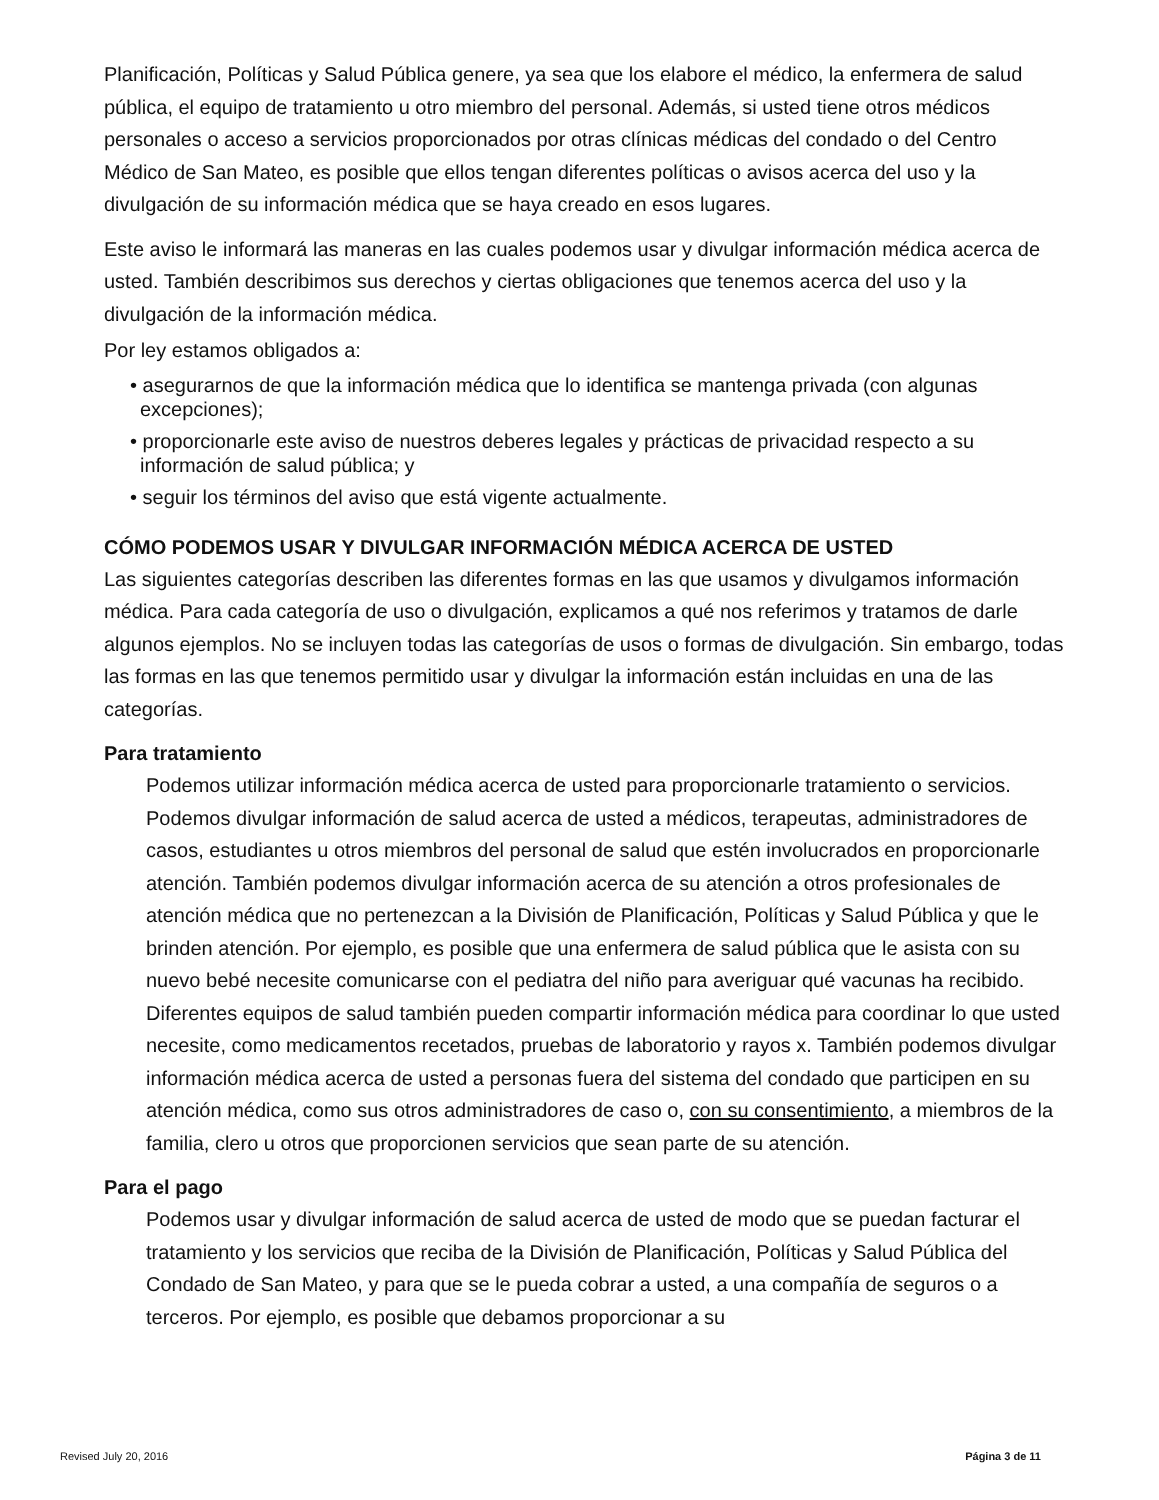Planificación, Políticas y Salud Pública genere, ya sea que los elabore el médico, la enfermera de salud pública, el equipo de tratamiento u otro miembro del personal. Además, si usted tiene otros médicos personales o acceso a servicios proporcionados por otras clínicas médicas del condado o del Centro Médico de San Mateo, es posible que ellos tengan diferentes políticas o avisos acerca del uso y la divulgación de su información médica que se haya creado en esos lugares.
Este aviso le informará las maneras en las cuales podemos usar y divulgar información médica acerca de usted. También describimos sus derechos y ciertas obligaciones que tenemos acerca del uso y la divulgación de la información médica.
Por ley estamos obligados a:
• asegurarnos de que la información médica que lo identifica se mantenga privada (con algunas excepciones);
• proporcionarle este aviso de nuestros deberes legales y prácticas de privacidad respecto a su información de salud pública; y
• seguir los términos del aviso que está vigente actualmente.
CÓMO PODEMOS USAR Y DIVULGAR INFORMACIÓN MÉDICA ACERCA DE USTED
Las siguientes categorías describen las diferentes formas en las que usamos y divulgamos información médica. Para cada categoría de uso o divulgación, explicamos a qué nos referimos y tratamos de darle algunos ejemplos. No se incluyen todas las categorías de usos o formas de divulgación. Sin embargo, todas las formas en las que tenemos permitido usar y divulgar la información están incluidas en una de las categorías.
Para tratamiento
Podemos utilizar información médica acerca de usted para proporcionarle tratamiento o servicios. Podemos divulgar información de salud acerca de usted a médicos, terapeutas, administradores de casos, estudiantes u otros miembros del personal de salud que estén involucrados en proporcionarle atención. También podemos divulgar información acerca de su atención a otros profesionales de atención médica que no pertenezcan a la División de Planificación, Políticas y Salud Pública y que le brinden atención. Por ejemplo, es posible que una enfermera de salud pública que le asista con su nuevo bebé necesite comunicarse con el pediatra del niño para averiguar qué vacunas ha recibido. Diferentes equipos de salud también pueden compartir información médica para coordinar lo que usted necesite, como medicamentos recetados, pruebas de laboratorio y rayos x. También podemos divulgar información médica acerca de usted a personas fuera del sistema del condado que participen en su atención médica, como sus otros administradores de caso o, con su consentimiento, a miembros de la familia, clero u otros que proporcionen servicios que sean parte de su atención.
Para el pago
Podemos usar y divulgar información de salud acerca de usted de modo que se puedan facturar el tratamiento y los servicios que reciba de la División de Planificación, Políticas y Salud Pública del Condado de San Mateo, y para que se le pueda cobrar a usted, a una compañía de seguros o a terceros. Por ejemplo, es posible que debamos proporcionar a su
Revised July 20, 2016 Página 3 de 11